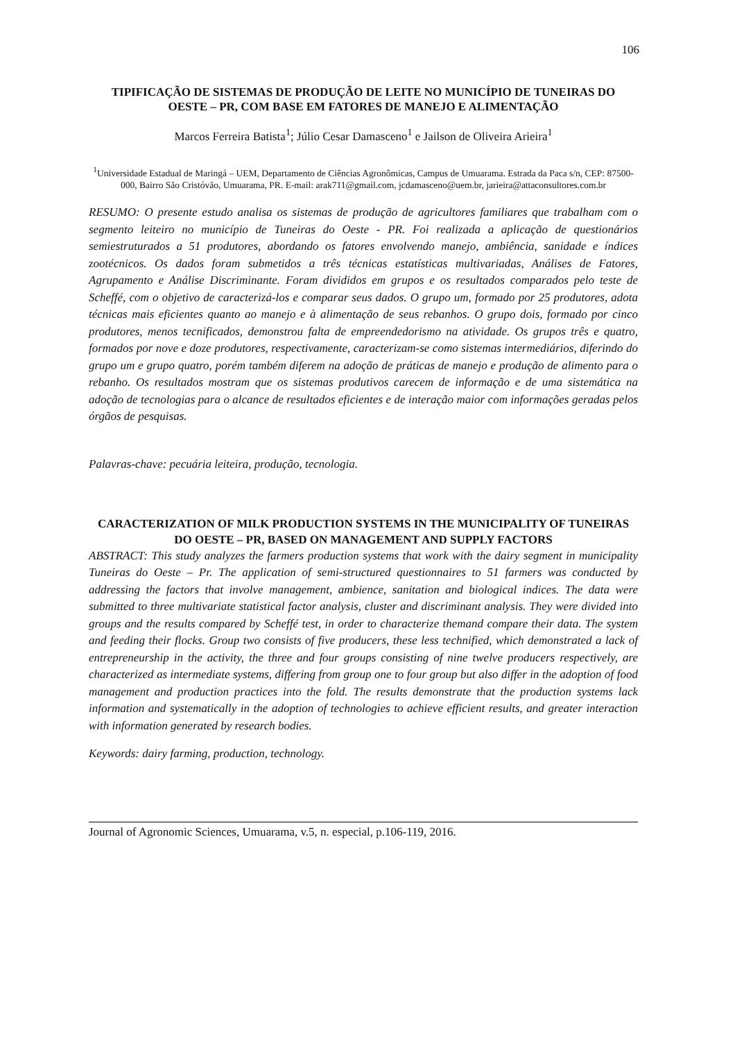106
TIPIFICAÇÃO DE SISTEMAS DE PRODUÇÃO DE LEITE NO MUNICÍPIO DE TUNEIRAS DO OESTE – PR, COM BASE EM FATORES DE MANEJO E ALIMENTAÇÃO
Marcos Ferreira Batista<sup>1</sup>; Júlio Cesar Damasceno<sup>1</sup> e Jailson de Oliveira Arieira<sup>1</sup>
<sup>1</sup> Universidade Estadual de Maringá – UEM, Departamento de Ciências Agronômicas, Campus de Umuarama. Estrada da Paca s/n, CEP: 87500-000, Bairro São Cristóvão, Umuarama, PR. E-mail: arak711@gmail.com, jcdamasceno@uem.br, jarieira@attaconsultores.com.br
RESUMO: O presente estudo analisa os sistemas de produção de agricultores familiares que trabalham com o segmento leiteiro no município de Tuneiras do Oeste - PR. Foi realizada a aplicação de questionários semiestruturados a 51 produtores, abordando os fatores envolvendo manejo, ambiência, sanidade e índices zootécnicos. Os dados foram submetidos a três técnicas estatísticas multivariadas, Análises de Fatores, Agrupamento e Análise Discriminante. Foram divididos em grupos e os resultados comparados pelo teste de Scheffé, com o objetivo de caracterizá-los e comparar seus dados. O grupo um, formado por 25 produtores, adota técnicas mais eficientes quanto ao manejo e à alimentação de seus rebanhos. O grupo dois, formado por cinco produtores, menos tecnificados, demonstrou falta de empreendedorismo na atividade. Os grupos três e quatro, formados por nove e doze produtores, respectivamente, caracterizam-se como sistemas intermediários, diferindo do grupo um e grupo quatro, porém também diferem na adoção de práticas de manejo e produção de alimento para o rebanho. Os resultados mostram que os sistemas produtivos carecem de informação e de uma sistemática na adoção de tecnologias para o alcance de resultados eficientes e de interação maior com informações geradas pelos órgãos de pesquisas.
Palavras-chave: pecuária leiteira, produção, tecnologia.
CARACTERIZATION OF MILK PRODUCTION SYSTEMS IN THE MUNICIPALITY OF TUNEIRAS DO OESTE – PR, BASED ON MANAGEMENT AND SUPPLY FACTORS
ABSTRACT: This study analyzes the farmers production systems that work with the dairy segment in municipality Tuneiras do Oeste – Pr. The application of semi-structured questionnaires to 51 farmers was conducted by addressing the factors that involve management, ambience, sanitation and biological indices. The data were submitted to three multivariate statistical factor analysis, cluster and discriminant analysis. They were divided into groups and the results compared by Scheffé test, in order to characterize themand compare their data. The system and feeding their flocks. Group two consists of five producers, these less technified, which demonstrated a lack of entrepreneurship in the activity, the three and four groups consisting of nine twelve producers respectively, are characterized as intermediate systems, differing from group one to four group but also differ in the adoption of food management and production practices into the fold. The results demonstrate that the production systems lack information and systematically in the adoption of technologies to achieve efficient results, and greater interaction with information generated by research bodies.
Keywords: dairy farming, production, technology.
Journal of Agronomic Sciences, Umuarama, v.5, n. especial, p.106-119, 2016.